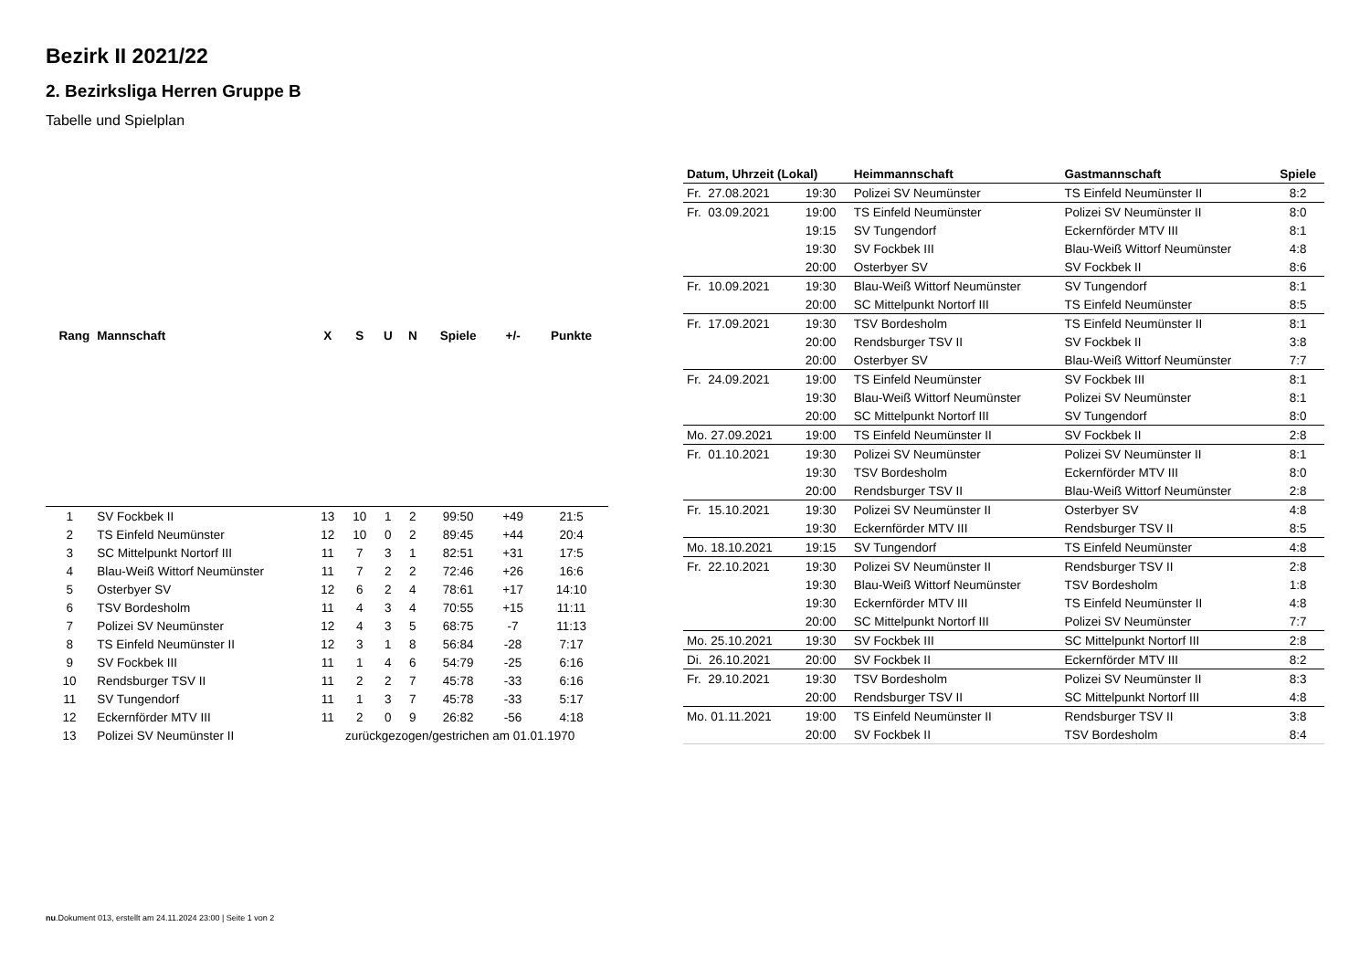Bezirk II 2021/22
2. Bezirksliga Herren Gruppe B
Tabelle und Spielplan
| Rang | Mannschaft | X | S | U | N | Spiele | +/- | Punkte |
| --- | --- | --- | --- | --- | --- | --- | --- | --- |
| 1 | SV Fockbek II | 13 | 10 | 1 | 2 | 99:50 | +49 | 21:5 |
| 2 | TS Einfeld Neumünster | 12 | 10 | 0 | 2 | 89:45 | +44 | 20:4 |
| 3 | SC Mittelpunkt Nortorf III | 11 | 7 | 3 | 1 | 82:51 | +31 | 17:5 |
| 4 | Blau-Weiß Wittorf Neumünster | 11 | 7 | 2 | 2 | 72:46 | +26 | 16:6 |
| 5 | Osterbyer SV | 12 | 6 | 2 | 4 | 78:61 | +17 | 14:10 |
| 6 | TSV Bordesholm | 11 | 4 | 3 | 4 | 70:55 | +15 | 11:11 |
| 7 | Polizei SV Neumünster | 12 | 4 | 3 | 5 | 68:75 | -7 | 11:13 |
| 8 | TS Einfeld Neumünster II | 12 | 3 | 1 | 8 | 56:84 | -28 | 7:17 |
| 9 | SV Fockbek III | 11 | 1 | 4 | 6 | 54:79 | -25 | 6:16 |
| 10 | Rendsburger TSV II | 11 | 2 | 2 | 7 | 45:78 | -33 | 6:16 |
| 11 | SV Tungendorf | 11 | 1 | 3 | 7 | 45:78 | -33 | 5:17 |
| 12 | Eckernförder MTV III | 11 | 2 | 0 | 9 | 26:82 | -56 | 4:18 |
| 13 | Polizei SV Neumünster II | zurückgezogen/gestrichen am 01.01.1970 | | | | | | |
| Datum, Uhrzeit (Lokal) | | Heimmannschaft | Gastmannschaft | Spiele |
| --- | --- | --- | --- | --- |
| Fr. 27.08.2021 | 19:30 | Polizei SV Neumünster | TS Einfeld Neumünster II | 8:2 |
| Fr. 03.09.2021 | 19:00 | TS Einfeld Neumünster | Polizei SV Neumünster II | 8:0 |
| | 19:15 | SV Tungendorf | Eckernförder MTV III | 8:1 |
| | 19:30 | SV Fockbek III | Blau-Weiß Wittorf Neumünster | 4:8 |
| | 20:00 | Osterbyer SV | SV Fockbek II | 8:6 |
| Fr. 10.09.2021 | 19:30 | Blau-Weiß Wittorf Neumünster | SV Tungendorf | 8:1 |
| | 20:00 | SC Mittelpunkt Nortorf III | TS Einfeld Neumünster | 8:5 |
| Fr. 17.09.2021 | 19:30 | TSV Bordesholm | TS Einfeld Neumünster II | 8:1 |
| | 20:00 | Rendsburger TSV II | SV Fockbek II | 3:8 |
| | 20:00 | Osterbyer SV | Blau-Weiß Wittorf Neumünster | 7:7 |
| Fr. 24.09.2021 | 19:00 | TS Einfeld Neumünster | SV Fockbek III | 8:1 |
| | 19:30 | Blau-Weiß Wittorf Neumünster | Polizei SV Neumünster | 8:1 |
| | 20:00 | SC Mittelpunkt Nortorf III | SV Tungendorf | 8:0 |
| Mo. 27.09.2021 | 19:00 | TS Einfeld Neumünster II | SV Fockbek II | 2:8 |
| Fr. 01.10.2021 | 19:30 | Polizei SV Neumünster | Polizei SV Neumünster II | 8:1 |
| | 19:30 | TSV Bordesholm | Eckernförder MTV III | 8:0 |
| | 20:00 | Rendsburger TSV II | Blau-Weiß Wittorf Neumünster | 2:8 |
| Fr. 15.10.2021 | 19:30 | Polizei SV Neumünster II | Osterbyer SV | 4:8 |
| | 19:30 | Eckernförder MTV III | Rendsburger TSV II | 8:5 |
| Mo. 18.10.2021 | 19:15 | SV Tungendorf | TS Einfeld Neumünster | 4:8 |
| Fr. 22.10.2021 | 19:30 | Polizei SV Neumünster II | Rendsburger TSV II | 2:8 |
| | 19:30 | Blau-Weiß Wittorf Neumünster | TSV Bordesholm | 1:8 |
| | 19:30 | Eckernförder MTV III | TS Einfeld Neumünster II | 4:8 |
| | 20:00 | SC Mittelpunkt Nortorf III | Polizei SV Neumünster | 7:7 |
| Mo. 25.10.2021 | 19:30 | SV Fockbek III | SC Mittelpunkt Nortorf III | 2:8 |
| Di. 26.10.2021 | 20:00 | SV Fockbek II | Eckernförder MTV III | 8:2 |
| Fr. 29.10.2021 | 19:30 | TSV Bordesholm | Polizei SV Neumünster II | 8:3 |
| | 20:00 | Rendsburger TSV II | SC Mittelpunkt Nortorf III | 4:8 |
| Mo. 01.11.2021 | 19:00 | TS Einfeld Neumünster II | Rendsburger TSV II | 3:8 |
| | 20:00 | SV Fockbek II | TSV Bordesholm | 8:4 |
nu.Dokument 013, erstellt am 24.11.2024 23:00 | Seite 1 von 2